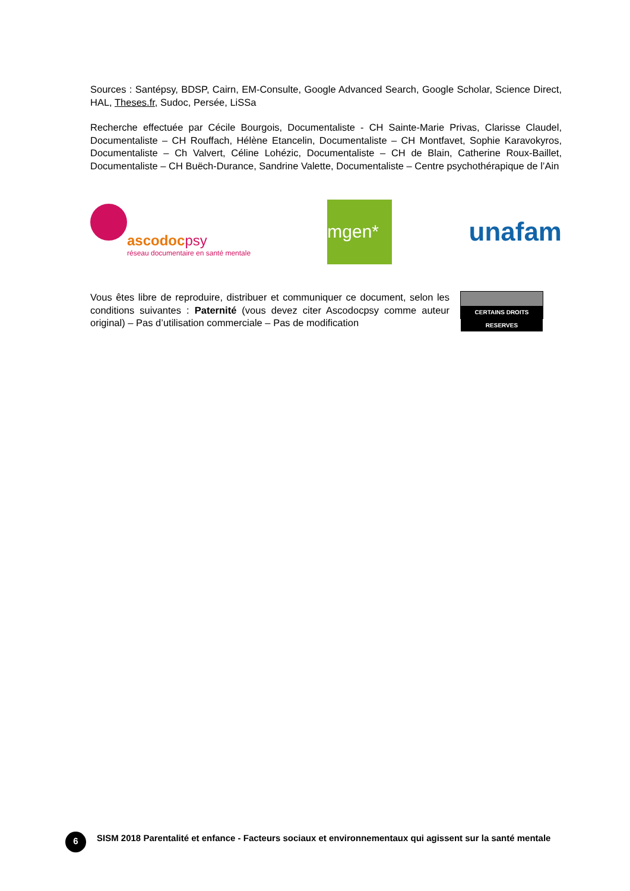Sources : Santépsy, BDSP, Cairn, EM-Consulte, Google Advanced Search, Google Scholar, Science Direct, HAL, Theses.fr, Sudoc, Persée, LiSSa
Recherche effectuée par Cécile Bourgois, Documentaliste - CH Sainte-Marie Privas, Clarisse Claudel, Documentaliste – CH Rouffach, Hélène Etancelin, Documentaliste – CH Montfavet, Sophie Karavokyros, Documentaliste – Ch Valvert, Céline Lohézic, Documentaliste – CH de Blain, Catherine Roux-Baillet, Documentaliste – CH Buëch-Durance, Sandrine Valette, Documentaliste – Centre psychothérapique de l’Ain
ascodocpsy
réseau documentaire en santé mentale
mgen*
unafam
Vous êtes libre de reproduire, distribuer et communiquer ce document, selon les conditions suivantes : Paternité (vous devez citer Ascodocpsy comme auteur original) – Pas d’utilisation commerciale – Pas de modification
CERTAINS DROITS RESERVES
6
SISM 2018 Parentalité et enfance - Facteurs sociaux et environnementaux qui agissent sur la santé mentale